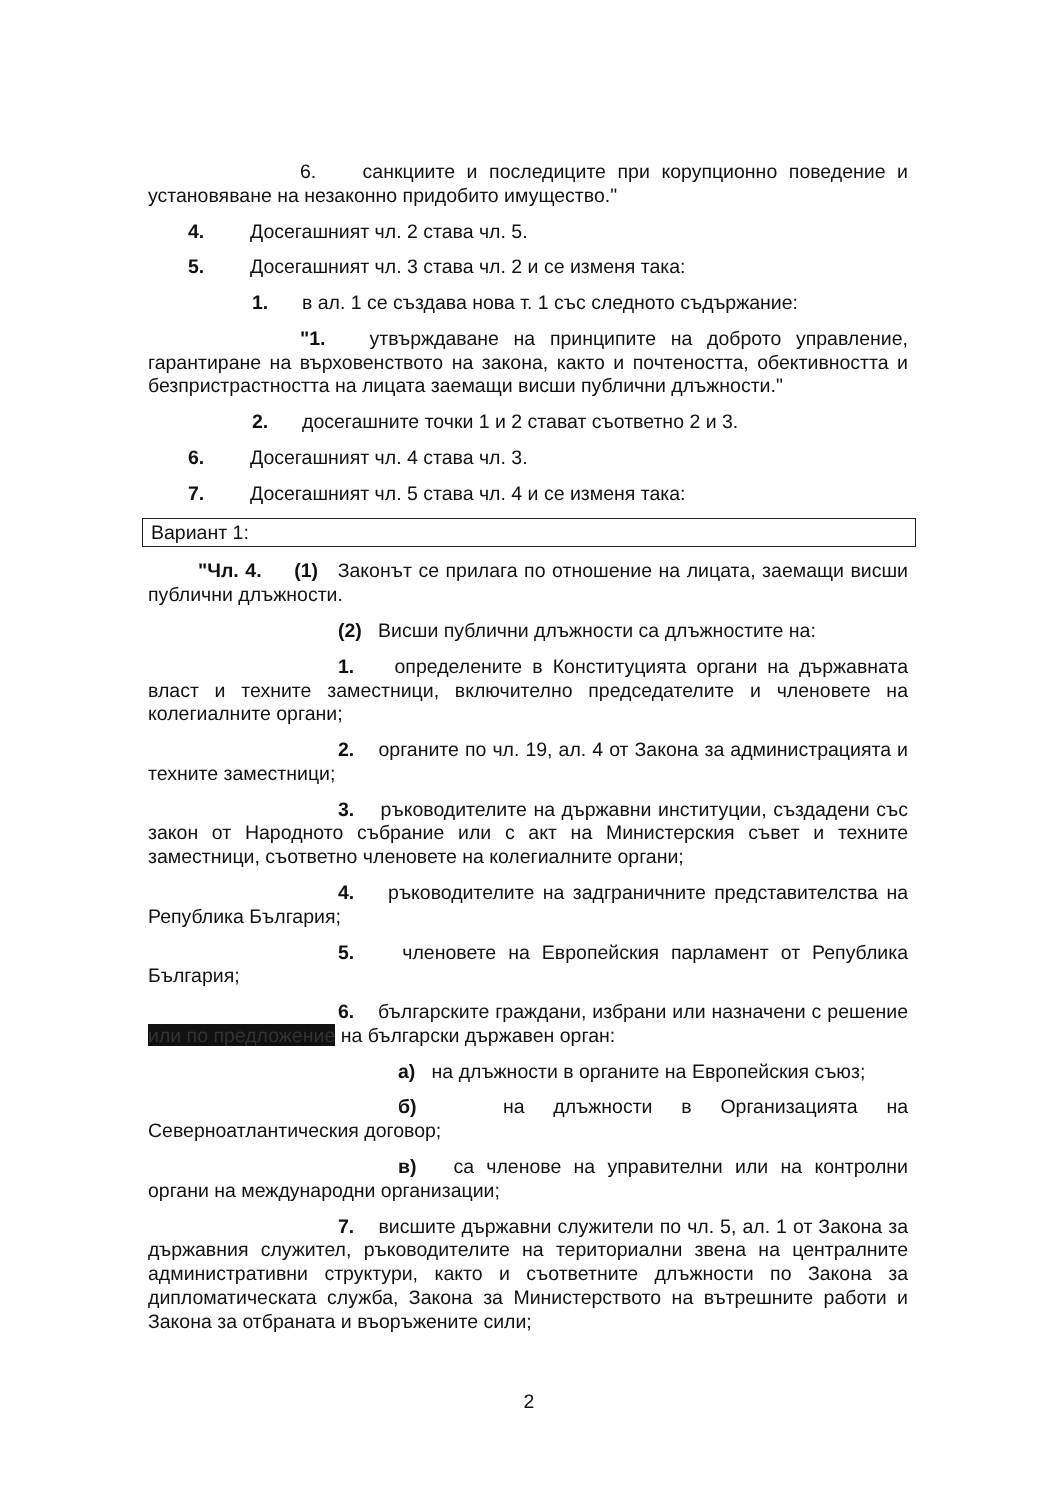6. санкциите и последиците при корупционно поведение и установяване на незаконно придобито имущество."
4. Досегашният чл. 2 става чл. 5.
5. Досегашният чл. 3 става чл. 2 и се изменя така:
1. в ал. 1 се създава нова т. 1 със следното съдържание:
"1. утвърждаване на принципите на доброто управление, гарантиране на върховенството на закона, както и почтеността, обективността и безпристрастността на лицата заемащи висши публични длъжности."
2. досегашните точки 1 и 2 стават съответно 2 и 3.
6. Досегашният чл. 4 става чл. 3.
7. Досегашният чл. 5 става чл. 4 и се изменя така:
Вариант 1:
"Чл. 4. (1) Законът се прилага по отношение на лицата, заемащи висши публични длъжности.
(2) Висши публични длъжности са длъжностите на:
1. определените в Конституцията органи на държавната власт и техните заместници, включително председателите и членовете на колегиалните органи;
2. органите по чл. 19, ал. 4 от Закона за администрацията и техните заместници;
3. ръководителите на държавни институции, създадени със закон от Народното събрание или с акт на Министерския съвет и техните заместници, съответно членовете на колегиалните органи;
4. ръководителите на задграничните представителства на Република България;
5. членовете на Европейския парламент от Република България;
6. българските граждани, избрани или назначени с решение или по предложение на български държавен орган:
а) на длъжности в органите на Европейския съюз;
б) на длъжности в Организацията на Северноатлантическия договор;
в) са членове на управителни или на контролни органи на международни организации;
7. висшите държавни служители по чл. 5, ал. 1 от Закона за държавния служител, ръководителите на териториални звена на централните административни структури, както и съответните длъжности по Закона за дипломатическата служба, Закона за Министерството на вътрешните работи и Закона за отбраната и въоръжените сили;
2